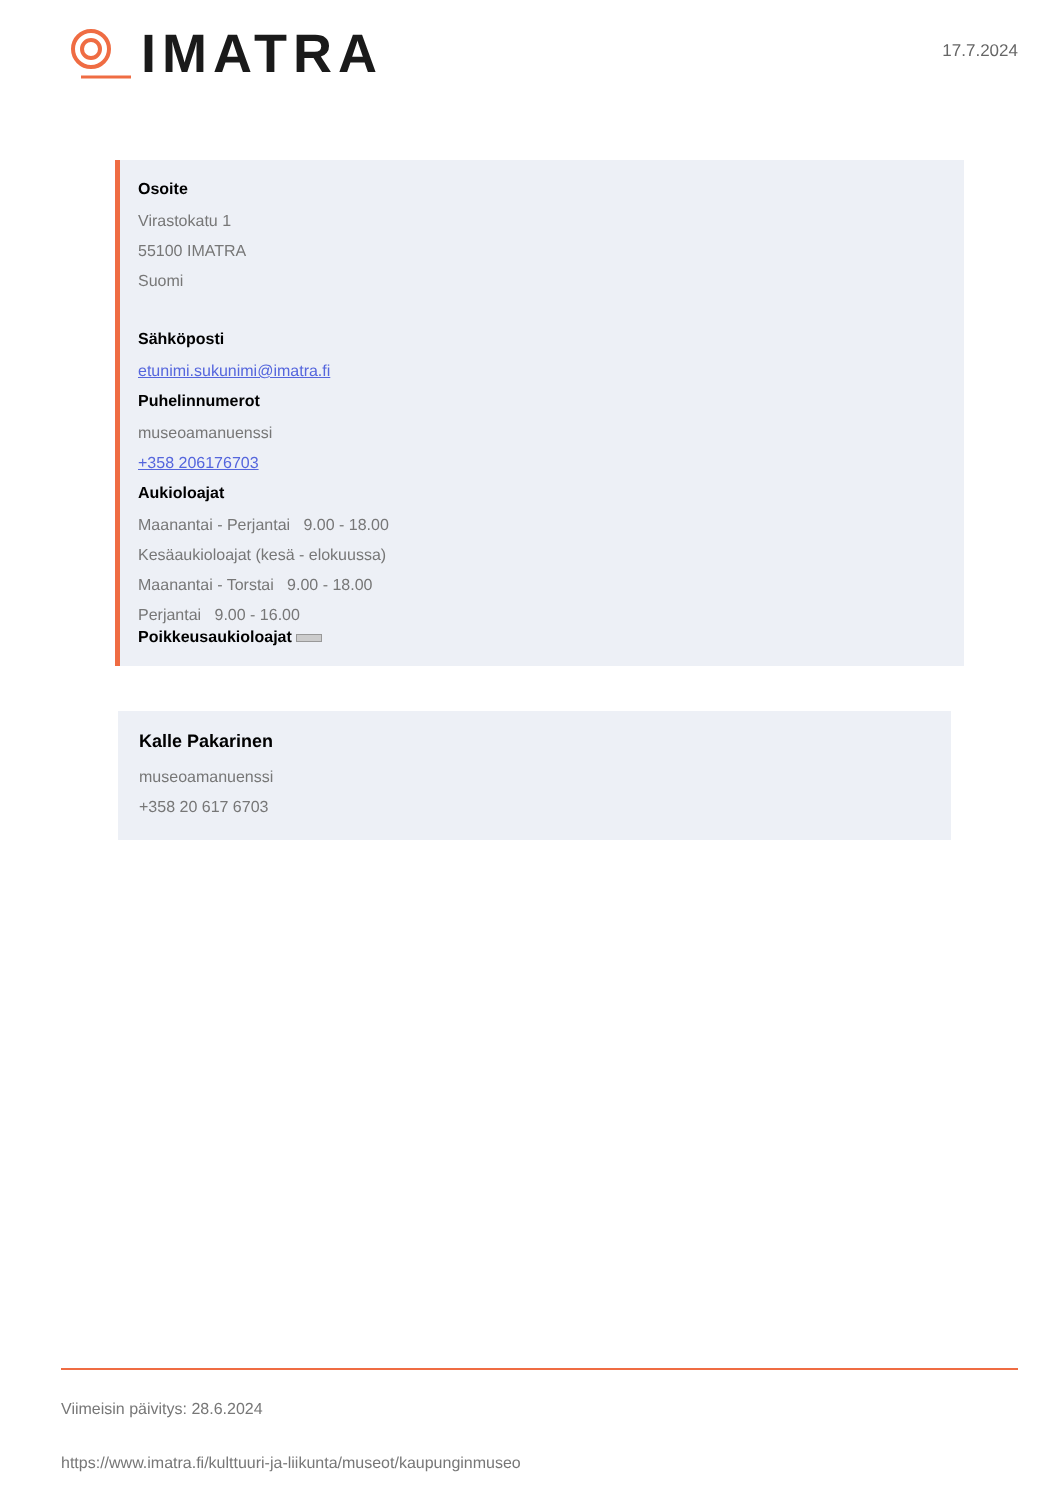IMATRA
17.7.2024
Osoite
Virastokatu 1
55100 IMATRA
Suomi
Sähköposti
etunimi.sukunimi@imatra.fi
Puhelinnumerot
museoamanuenssi
+358 206176703
Aukioloajat
Maanantai - Perjantai 9.00 - 18.00
Kesäaukioloajat (kesä - elokuussa)
Maanantai - Torstai 9.00 - 18.00
Perjantai 9.00 - 16.00
Poikkeusaukioloajat
Kalle Pakarinen
museoamanuenssi
+358 20 617 6703
Viimeisin päivitys: 28.6.2024
https://www.imatra.fi/kulttuuri-ja-liikunta/museot/kaupunginmuseo